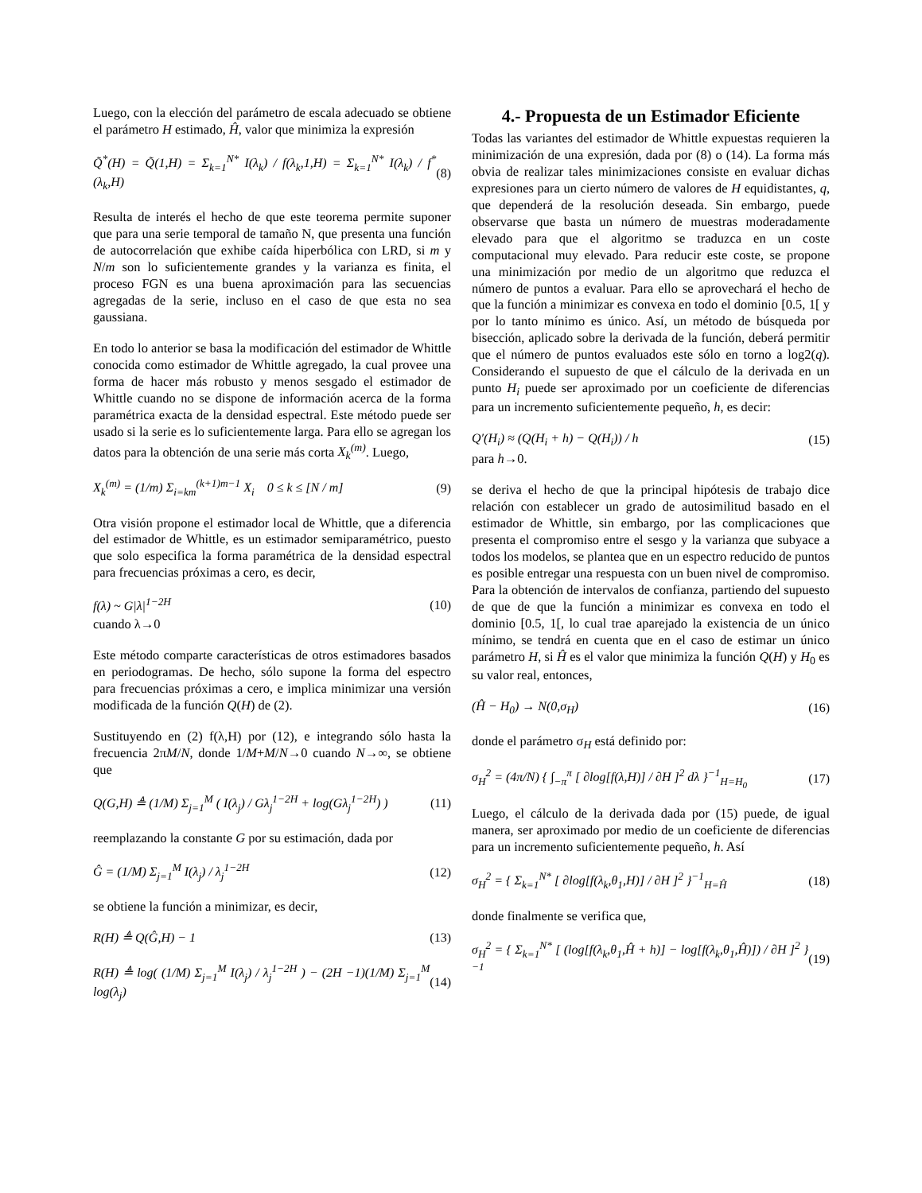Luego, con la elección del parámetro de escala adecuado se obtiene el parámetro H estimado, Ĥ, valor que minimiza la expresión
Q̃<sup>*</sup>(H) = Q̃(1,H) = Σ<sub>k=1</sub><sup>N*</sup> I(λ<sub>k</sub>) / f(λ<sub>k</sub>,1,H) = Σ<sub>k=1</sub><sup>N*</sup> I(λ<sub>k</sub>) / f<sup>*</sup>(λ<sub>k</sub>,H) (8)
Resulta de interés el hecho de que este teorema permite suponer que para una serie temporal de tamaño N, que presenta una función de autocorrelación que exhibe caída hiperbólica con LRD, si m y N/m son lo suficientemente grandes y la varianza es finita, el proceso FGN es una buena aproximación para las secuencias agregadas de la serie, incluso en el caso de que esta no sea gaussiana.
En todo lo anterior se basa la modificación del estimador de Whittle conocida como estimador de Whittle agregado, la cual provee una forma de hacer más robusto y menos sesgado el estimador de Whittle cuando no se dispone de información acerca de la forma paramétrica exacta de la densidad espectral. Este método puede ser usado si la serie es lo suficientemente larga. Para ello se agregan los datos para la obtención de una serie más corta X<sub>k</sub><sup>(m)</sup>. Luego,
X<sub>k</sub><sup>(m)</sup> = (1/m) Σ<sub>i=km</sub><sup>(k+1)m−1</sup> X<sub>i</sub> 0 ≤ k ≤ [N / m] (9)
Otra visión propone el estimador local de Whittle, que a diferencia del estimador de Whittle, es un estimador semiparamétrico, puesto que solo especifica la forma paramétrica de la densidad espectral para frecuencias próximas a cero, es decir,
f(λ) ~ G|λ|<sup>1−2H</sup> (10)
cuando λ→0
Este método comparte características de otros estimadores basados en periodogramas. De hecho, sólo supone la forma del espectro para frecuencias próximas a cero, e implica minimizar una versión modificada de la función Q(H) de (2).
Sustituyendo en (2) f(λ,H) por (12), e integrando sólo hasta la frecuencia 2πM/N, donde 1/M+M/N→0 cuando N→∞, se obtiene que
Q(G,H) ≜ (1/M) Σ<sub>j=1</sub><sup>M</sup> ( I(λ<sub>j</sub>) / Gλ<sub>j</sub><sup>1−2H</sup> + log(Gλ<sub>j</sub><sup>1−2H</sup>) ) (11)
reemplazando la constante G por su estimación, dada por
Ĝ = (1/M) Σ<sub>j=1</sub><sup>M</sup> I(λ<sub>j</sub>) / λ<sub>j</sub><sup>1−2H</sup> (12)
se obtiene la función a minimizar, es decir,
R(H) ≜ Q(Ĝ,H) − 1 (13)
R(H) ≜ log( (1/M) Σ<sub>j=1</sub><sup>M</sup> I(λ<sub>j</sub>) / λ<sub>j</sub><sup>1−2H</sup> ) − (2H −1)(1/M) Σ<sub>j=1</sub><sup>M</sup> log(λ<sub>j</sub>) (14)
4.- Propuesta de un Estimador Eficiente
Todas las variantes del estimador de Whittle expuestas requieren la minimización de una expresión, dada por (8) o (14). La forma más obvia de realizar tales minimizaciones consiste en evaluar dichas expresiones para un cierto número de valores de H equidistantes, q, que dependerá de la resolución deseada. Sin embargo, puede observarse que basta un número de muestras moderadamente elevado para que el algoritmo se traduzca en un coste computacional muy elevado. Para reducir este coste, se propone una minimización por medio de un algoritmo que reduzca el número de puntos a evaluar. Para ello se aprovechará el hecho de que la función a minimizar es convexa en todo el dominio [0.5, 1[ y por lo tanto mínimo es único. Así, un método de búsqueda por bisección, aplicado sobre la derivada de la función, deberá permitir que el número de puntos evaluados este sólo en torno a log2(q). Considerando el supuesto de que el cálculo de la derivada en un punto H<sub>i</sub> puede ser aproximado por un coeficiente de diferencias para un incremento suficientemente pequeño, h, es decir:
Q′(H<sub>i</sub>) ≈ (Q(H<sub>i</sub> + h) − Q(H<sub>i</sub>)) / h (15)
para h→0.
se deriva el hecho de que la principal hipótesis de trabajo dice relación con establecer un grado de autosimilitud basado en el estimador de Whittle, sin embargo, por las complicaciones que presenta el compromiso entre el sesgo y la varianza que subyace a todos los modelos, se plantea que en un espectro reducido de puntos es posible entregar una respuesta con un buen nivel de compromiso. Para la obtención de intervalos de confianza, partiendo del supuesto de que de que la función a minimizar es convexa en todo el dominio [0.5, 1[, lo cual trae aparejado la existencia de un único mínimo, se tendrá en cuenta que en el caso de estimar un único parámetro H, si Ĥ es el valor que minimiza la función Q(H) y H<sub>0</sub> es su valor real, entonces,
(Ĥ − H<sub>0</sub>) → N(0,σ<sub>H</sub>) (16)
donde el parámetro σ<sub>H</sub> está definido por:
σ<sub>H</sub><sup>2</sup> = (4π/N) { ∫<sub>−π</sub><sup>π</sup> [ ∂log[f(λ,H)] / ∂H ]<sup>2</sup> dλ }<sup>−1</sup><sub>H=H<sub>0</sub></sub> (17)
Luego, el cálculo de la derivada dada por (15) puede, de igual manera, ser aproximado por medio de un coeficiente de diferencias para un incremento suficientemente pequeño, h. Así
σ<sub>H</sub><sup>2</sup> = { Σ<sub>k=1</sub><sup>N*</sup> [ ∂log[f(λ<sub>k</sub>,θ<sub>1</sub>,H)] / ∂H ]<sup>2</sup> }<sup>−1</sup><sub>H=Ĥ</sub> (18)
donde finalmente se verifica que,
σ<sub>H</sub><sup>2</sup> = { Σ<sub>k=1</sub><sup>N*</sup> [ (log[f(λ<sub>k</sub>,θ<sub>1</sub>,Ĥ + h)] − log[f(λ<sub>k</sub>,θ<sub>1</sub>,Ĥ)]) / ∂H ]<sup>2</sup> }<sup>−1</sup> (19)